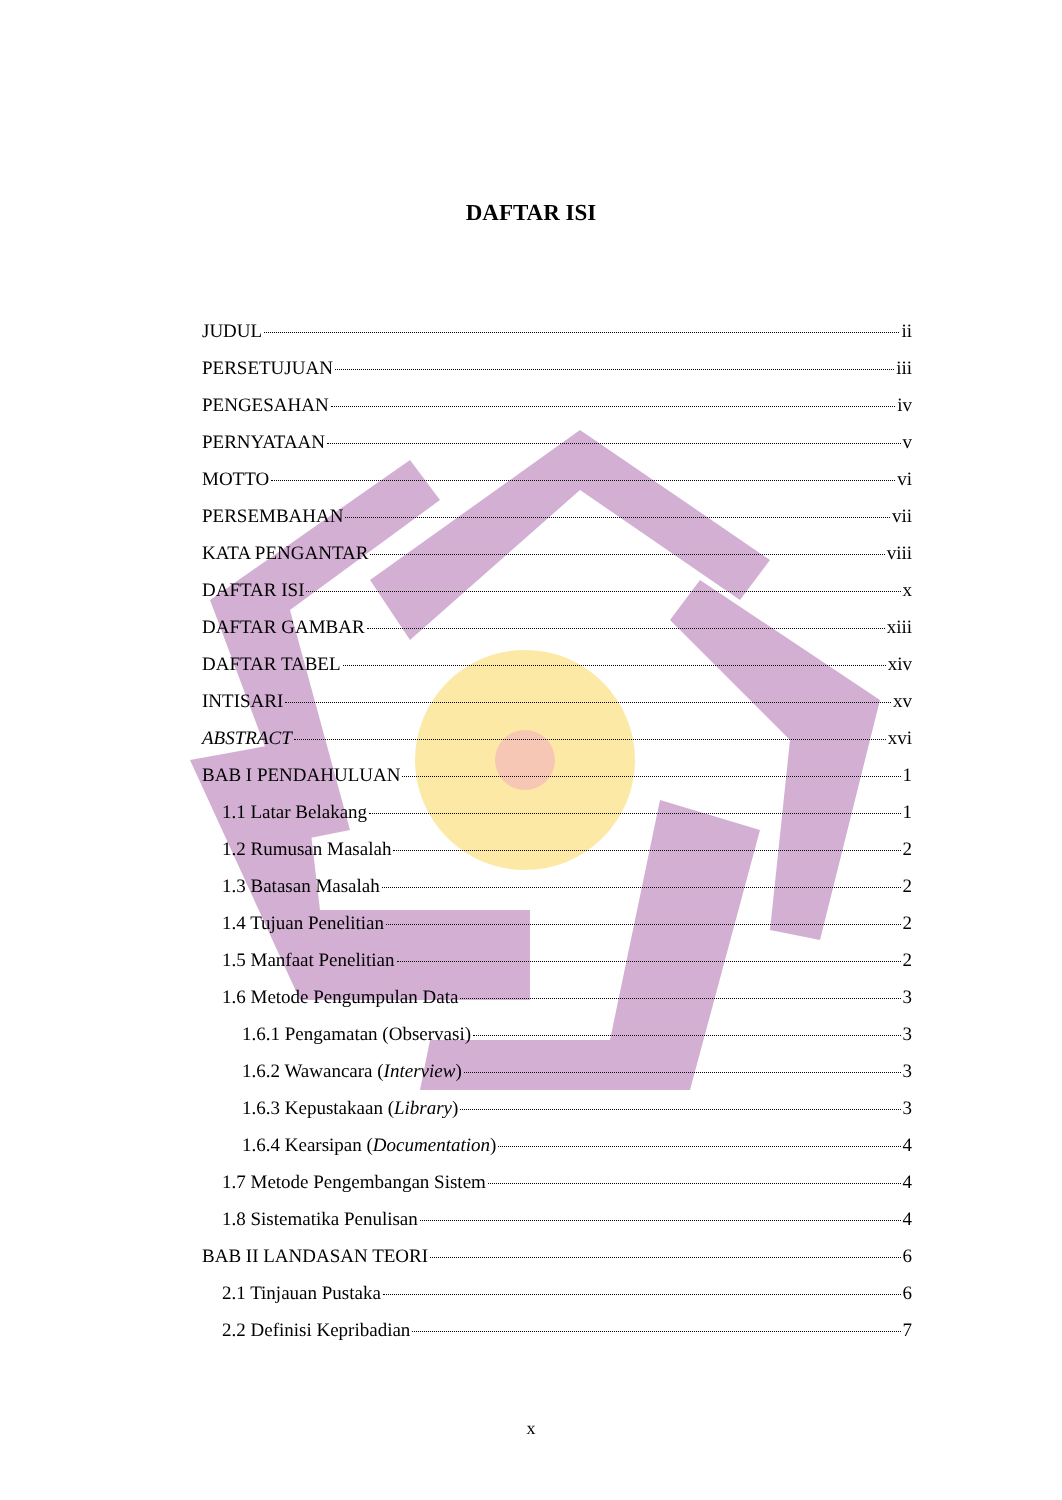DAFTAR ISI
JUDUL ii
PERSETUJUAN iii
PENGESAHAN iv
PERNYATAAN v
MOTTO vi
PERSEMBAHAN vii
KATA PENGANTAR viii
DAFTAR ISI x
DAFTAR GAMBAR xiii
DAFTAR TABEL xiv
INTISARI xv
ABSTRACT xvi
BAB I PENDAHULUAN 1
1.1 Latar Belakang 1
1.2 Rumusan Masalah 2
1.3 Batasan Masalah 2
1.4 Tujuan Penelitian 2
1.5 Manfaat Penelitian 2
1.6 Metode Pengumpulan Data 3
1.6.1 Pengamatan (Observasi) 3
1.6.2 Wawancara (Interview) 3
1.6.3 Kepustakaan (Library) 3
1.6.4 Kearsipan (Documentation) 4
1.7 Metode Pengembangan Sistem 4
1.8 Sistematika Penulisan 4
BAB II LANDASAN TEORI 6
2.1 Tinjauan Pustaka 6
2.2 Definisi Kepribadian 7
x